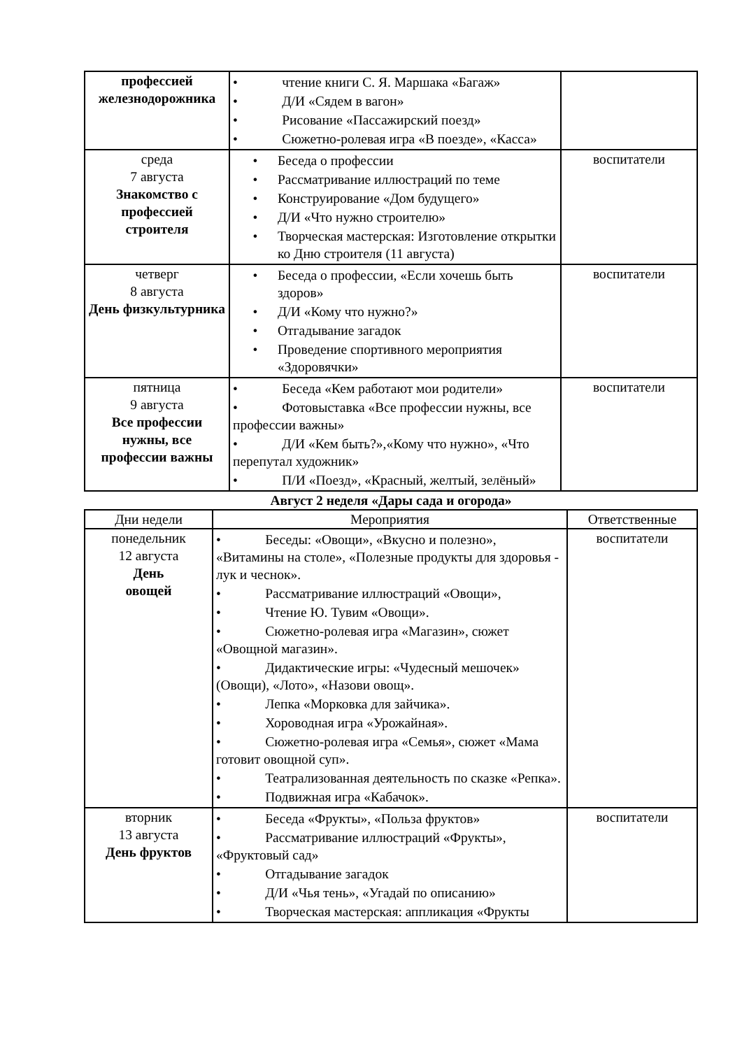| профессией железнодорожника | • чтение книги С. Я. Маршака «Багаж» • Д/И «Сядем в вагон» • Рисование «Пассажирский поезд» • Сюжетно-ролевая игра «В поезде», «Касса» | |
| среда 7 августа Знакомство с профессией строителя | • Беседа о профессии • Рассматривание иллюстраций по теме • Конструирование «Дом будущего» • Д/И «Что нужно строителю» • Творческая мастерская: Изготовление открытки ко Дню строителя (11 августа) | воспитатели |
| четверг 8 августа День физкультурника | • Беседа о профессии, «Если хочешь быть здоров» • Д/И «Кому что нужно?» • Отгадывание загадок • Проведение спортивного мероприятия «Здоровячки» | воспитатели |
| пятница 9 августа Все профессии нужны, все профессии важны | • Беседа «Кем работают мои родители» • Фотовыставка «Все профессии нужны, все профессии важны» • Д/И «Кем быть?»,«Кому что нужно», «Что перепутал художник» • П/И «Поезд», «Красный, желтый, зелёный» | воспитатели |
Август 2 неделя «Дары сада и огорода»
| Дни недели | Мероприятия | Ответственные |
| --- | --- | --- |
| понедельник 12 августа День овощей | • Беседы: «Овощи», «Вкусно и полезно», «Витамины на столе», «Полезные продукты для здоровья - лук и чеснок». • Рассматривание иллюстраций «Овощи», • Чтение Ю. Тувим «Овощи». • Сюжетно-ролевая игра «Магазин», сюжет «Овощной магазин». • Дидактические игры: «Чудесный мешочек» (Овощи), «Лото», «Назови овощ». • Лепка «Морковка для зайчика». • Хороводная игра «Урожайная». • Сюжетно-ролевая игра «Семья», сюжет «Мама готовит овощной суп». • Театрализованная деятельность по сказке «Репка». • Подвижная игра «Кабачок». | воспитатели |
| вторник 13 августа День фруктов | • Беседа «Фрукты», «Польза фруктов» • Рассматривание иллюстраций «Фрукты», «Фруктовый сад» • Отгадывание загадок • Д/И «Чья тень», «Угадай по описанию» • Творческая мастерская: аппликация «Фрукты | воспитатели |